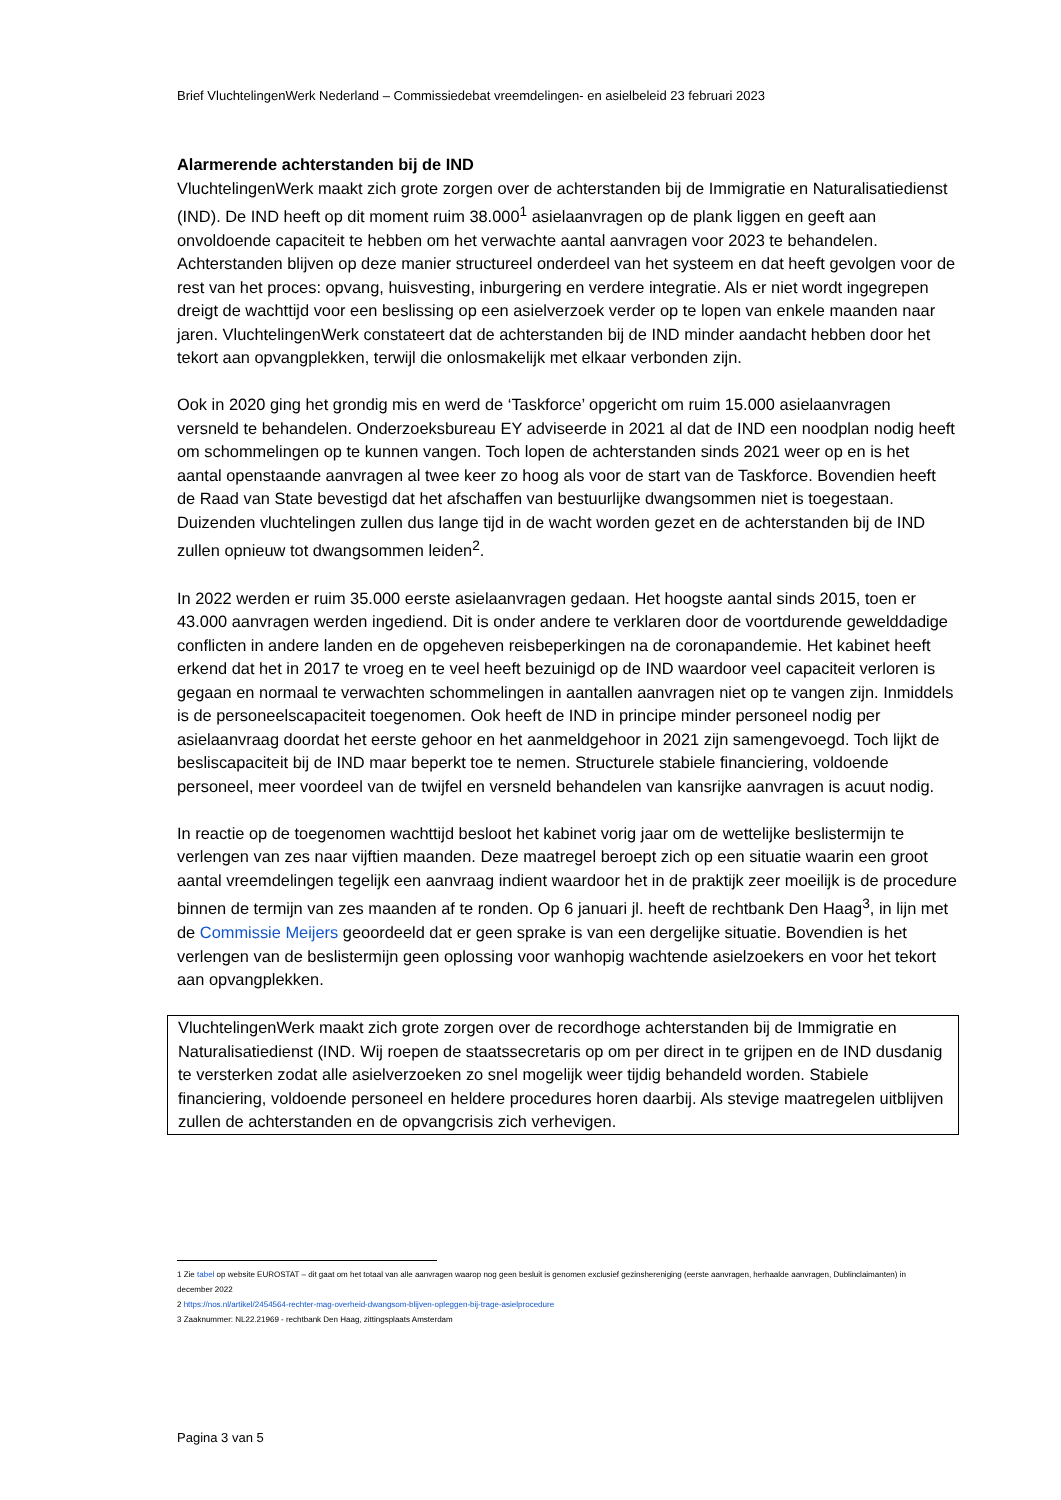Brief VluchtelingenWerk Nederland – Commissiedebat vreemdelingen- en asielbeleid 23 februari 2023
Alarmerende achterstanden bij de IND
VluchtelingenWerk maakt zich grote zorgen over de achterstanden bij de Immigratie en Naturalisatiedienst (IND). De IND heeft op dit moment ruim 38.000<sup>1</sup> asielaanvragen op de plank liggen en geeft aan onvoldoende capaciteit te hebben om het verwachte aantal aanvragen voor 2023 te behandelen. Achterstanden blijven op deze manier structureel onderdeel van het systeem en dat heeft gevolgen voor de rest van het proces: opvang, huisvesting, inburgering en verdere integratie. Als er niet wordt ingegrepen dreigt de wachttijd voor een beslissing op een asielverzoek verder op te lopen van enkele maanden naar jaren. VluchtelingenWerk constateert dat de achterstanden bij de IND minder aandacht hebben door het tekort aan opvangplekken, terwijl die onlosmakelijk met elkaar verbonden zijn.
Ook in 2020 ging het grondig mis en werd de ‘Taskforce’ opgericht om ruim 15.000 asielaanvragen versneld te behandelen. Onderzoeksbureau EY adviseerde in 2021 al dat de IND een noodplan nodig heeft om schommelingen op te kunnen vangen. Toch lopen de achterstanden sinds 2021 weer op en is het aantal openstaande aanvragen al twee keer zo hoog als voor de start van de Taskforce. Bovendien heeft de Raad van State bevestigd dat het afschaffen van bestuurlijke dwangsommen niet is toegestaan. Duizenden vluchtelingen zullen dus lange tijd in de wacht worden gezet en de achterstanden bij de IND zullen opnieuw tot dwangsommen leiden<sup>2</sup>.
In 2022 werden er ruim 35.000 eerste asielaanvragen gedaan. Het hoogste aantal sinds 2015, toen er 43.000 aanvragen werden ingediend. Dit is onder andere te verklaren door de voortdurende gewelddadige conflicten in andere landen en de opgeheven reisbeperkingen na de coronapandemie. Het kabinet heeft erkend dat het in 2017 te vroeg en te veel heeft bezuinigd op de IND waardoor veel capaciteit verloren is gegaan en normaal te verwachten schommelingen in aantallen aanvragen niet op te vangen zijn. Inmiddels is de personeelscapaciteit toegenomen. Ook heeft de IND in principe minder personeel nodig per asielaanvraag doordat het eerste gehoor en het aanmeldgehoor in 2021 zijn samengevoegd. Toch lijkt de besliscapaciteit bij de IND maar beperkt toe te nemen. Structurele stabiele financiering, voldoende personeel, meer voordeel van de twijfel en versneld behandelen van kansrijke aanvragen is acuut nodig.
In reactie op de toegenomen wachttijd besloot het kabinet vorig jaar om de wettelijke beslistermijn te verlengen van zes naar vijftien maanden. Deze maatregel beroept zich op een situatie waarin een groot aantal vreemdelingen tegelijk een aanvraag indient waardoor het in de praktijk zeer moeilijk is de procedure binnen de termijn van zes maanden af te ronden. Op 6 januari jl. heeft de rechtbank Den Haag<sup>3</sup>, in lijn met de Commissie Meijers geoordeeld dat er geen sprake is van een dergelijke situatie. Bovendien is het verlengen van de beslistermijn geen oplossing voor wanhopig wachtende asielzoekers en voor het tekort aan opvangplekken.
VluchtelingenWerk maakt zich grote zorgen over de recordhoge achterstanden bij de Immigratie en Naturalisatiedienst (IND. Wij roepen de staatssecretaris op om per direct in te grijpen en de IND dusdanig te versterken zodat alle asielverzoeken zo snel mogelijk weer tijdig behandeld worden. Stabiele financiering, voldoende personeel en heldere procedures horen daarbij. Als stevige maatregelen uitblijven zullen de achterstanden en de opvangcrisis zich verhevigen.
1 Zie tabel op website EUROSTAT – dit gaat om het totaal van alle aanvragen waarop nog geen besluit is genomen exclusief gezinshereniging (eerste aanvragen, herhaalde aanvragen, Dublinclaimanten) in december 2022
2 https://nos.nl/artikel/2454564-rechter-mag-overheid-dwangsom-blijven-opleggen-bij-trage-asielprocedure
3 Zaaknummer: NL22.21969 - rechtbank Den Haag, zittingsplaats Amsterdam
Pagina 3 van 5